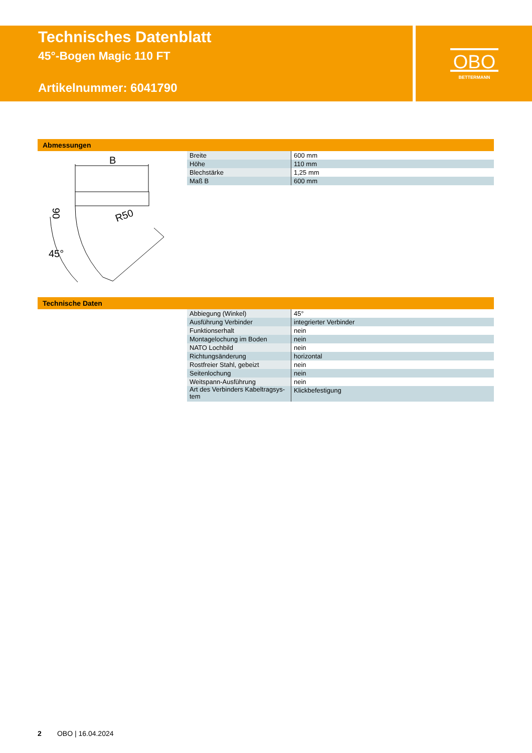Technisches Datenblatt
45°-Bogen Magic 110 FT
Artikelnummer: 6041790
OBO
BETTERMANN
Abmessungen
B
90
R50
45°
| Breite | 600 mm |
| Höhe | 110 mm |
| Blechstärke | 1,25 mm |
| Maß B | 600 mm |
Technische Daten
| Abbiegung (Winkel) | 45° |
| Ausführung Verbinder | integrierter Verbinder |
| Funktionserhalt | nein |
| Montagelochung im Boden | nein |
| NATO Lochbild | nein |
| Richtungsänderung | horizontal |
| Rostfreier Stahl, gebeizt | nein |
| Seitenlochung | nein |
| Weitspann-Ausführung | nein |
| Art des Verbinders Kabeltragsys- tem | Klickbefestigung |
2 OBO | 16.04.2024